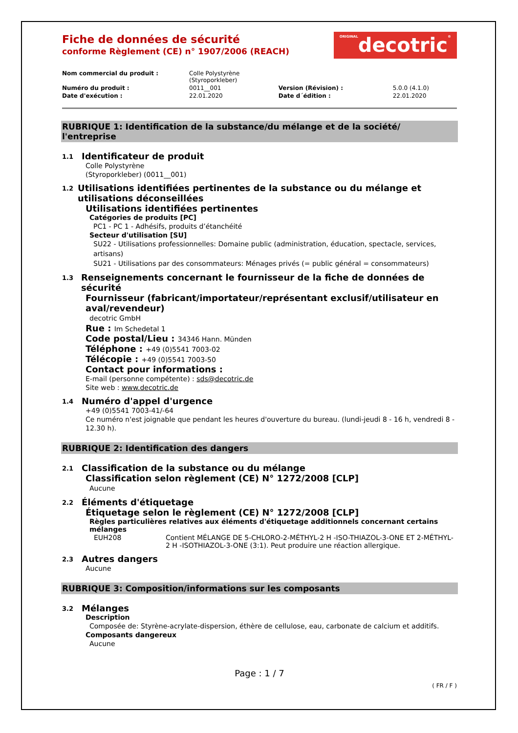Fiche de données de sécurité
conforme Règlement (CE) n° 1907/2006 (REACH)
ORIGINALdecotric®
| Nom commercial du produit : | Colle Polystyrène (Styroporkleber) | | |
| Numéro du produit : | 0011__001 | Version (Révision) : | 5.0.0 (4.1.0) |
| Date d'exécution : | 22.01.2020 | Date d´édition : | 22.01.2020 |
RUBRIQUE 1: Identification de la substance/du mélange et de la société/ l'entreprise
1.1 Identificateur de produit
Colle Polystyrène
(Styroporkleber) (0011__001)
1.2 Utilisations identifiées pertinentes de la substance ou du mélange et utilisations déconseillées
Utilisations identifiées pertinentes
Catégories de produits [PC]
PC1 - PC 1 - Adhésifs, produits d’étanchéité
Secteur d'utilisation [SU]
SU22 - Utilisations professionnelles: Domaine public (administration, éducation, spectacle, services, artisans)
SU21 - Utilisations par des consommateurs: Ménages privés (= public général = consommateurs)
1.3 Renseignements concernant le fournisseur de la fiche de données de sécurité
Fournisseur (fabricant/importateur/représentant exclusif/utilisateur en aval/revendeur)
decotric GmbH
Rue : Im Schedetal 1
Code postal/Lieu : 34346 Hann. Münden
Téléphone : +49 (0)5541 7003-02
Télécopie : +49 (0)5541 7003-50
Contact pour informations :
E-mail (personne compétente) : sds@decotric.de
Site web : www.decotric.de
1.4 Numéro d'appel d'urgence
+49 (0)5541 7003-41/-64
Ce numéro n'est joignable que pendant les heures d'ouverture du bureau. (lundi-jeudi 8 - 16 h, vendredi 8 - 12.30 h).
RUBRIQUE 2: Identification des dangers
2.1 Classification de la substance ou du mélange
Classification selon règlement (CE) N° 1272/2008 [CLP]
Aucune
2.2 Éléments d'étiquetage
Étiquetage selon le règlement (CE) N° 1272/2008 [CLP]
Règles particulières relatives aux éléments d'étiquetage additionnels concernant certains mélanges
| EUH208 | Contient MÉLANGE DE 5-CHLORO-2-MÉTHYL-2 H -ISO-THIAZOL-3-ONE ET 2-MÉTHYL-2 H -ISOTHIAZOL-3-ONE (3:1). Peut produire une réaction allergique. |
2.3 Autres dangers
Aucune
RUBRIQUE 3: Composition/informations sur les composants
3.2 Mélanges
Description
Composée de: Styrène-acrylate-dispersion, éthère de cellulose, eau, carbonate de calcium et additifs.
Composants dangereux
Aucune
Page : 1 / 7
( FR / F )